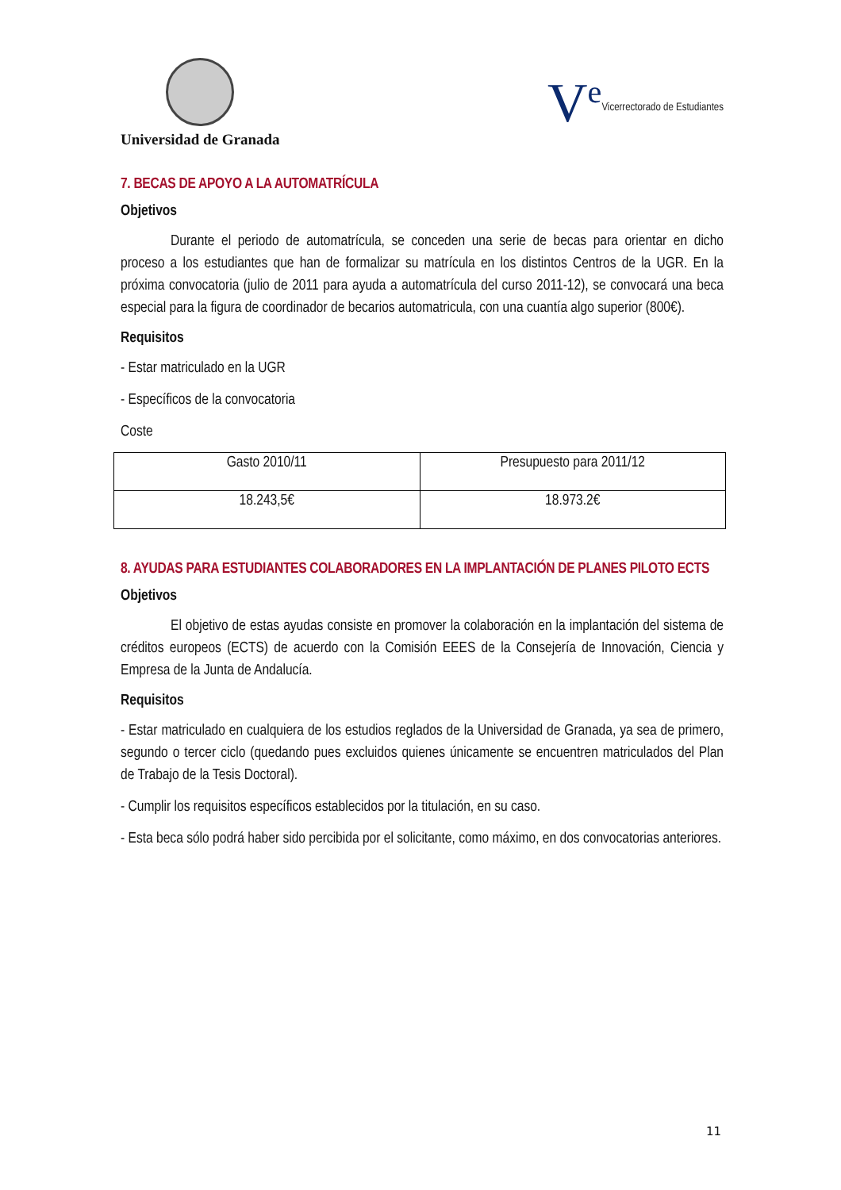Universidad de Granada
V<sup>e</sup> Vicerrectorado de Estudiantes
7. BECAS DE APOYO A LA AUTOMATRÍCULA
Objetivos
Durante el periodo de automatrícula, se conceden una serie de becas para orientar en dicho proceso a los estudiantes que han de formalizar su matrícula en los distintos Centros de la UGR. En la próxima convocatoria (julio de 2011 para ayuda a automatrícula del curso 2011-12), se convocará una beca especial para la figura de coordinador de becarios automatricula, con una cuantía algo superior (800€).
Requisitos
- Estar matriculado en la UGR
- Específicos de la convocatoria
Coste
| Gasto 2010/11 | Presupuesto para 2011/12 |
| 18.243,5€ | 18.973.2€ |
8. AYUDAS PARA ESTUDIANTES COLABORADORES EN LA IMPLANTACIÓN DE PLANES PILOTO ECTS
Objetivos
El objetivo de estas ayudas consiste en promover la colaboración en la implantación del sistema de créditos europeos (ECTS) de acuerdo con la Comisión EEES de la Consejería de Innovación, Ciencia y Empresa de la Junta de Andalucía.
Requisitos
- Estar matriculado en cualquiera de los estudios reglados de la Universidad de Granada, ya sea de primero, segundo o tercer ciclo (quedando pues excluidos quienes únicamente se encuentren matriculados del Plan de Trabajo de la Tesis Doctoral).
- Cumplir los requisitos específicos establecidos por la titulación, en su caso.
- Esta beca sólo podrá haber sido percibida por el solicitante, como máximo, en dos convocatorias anteriores.
11